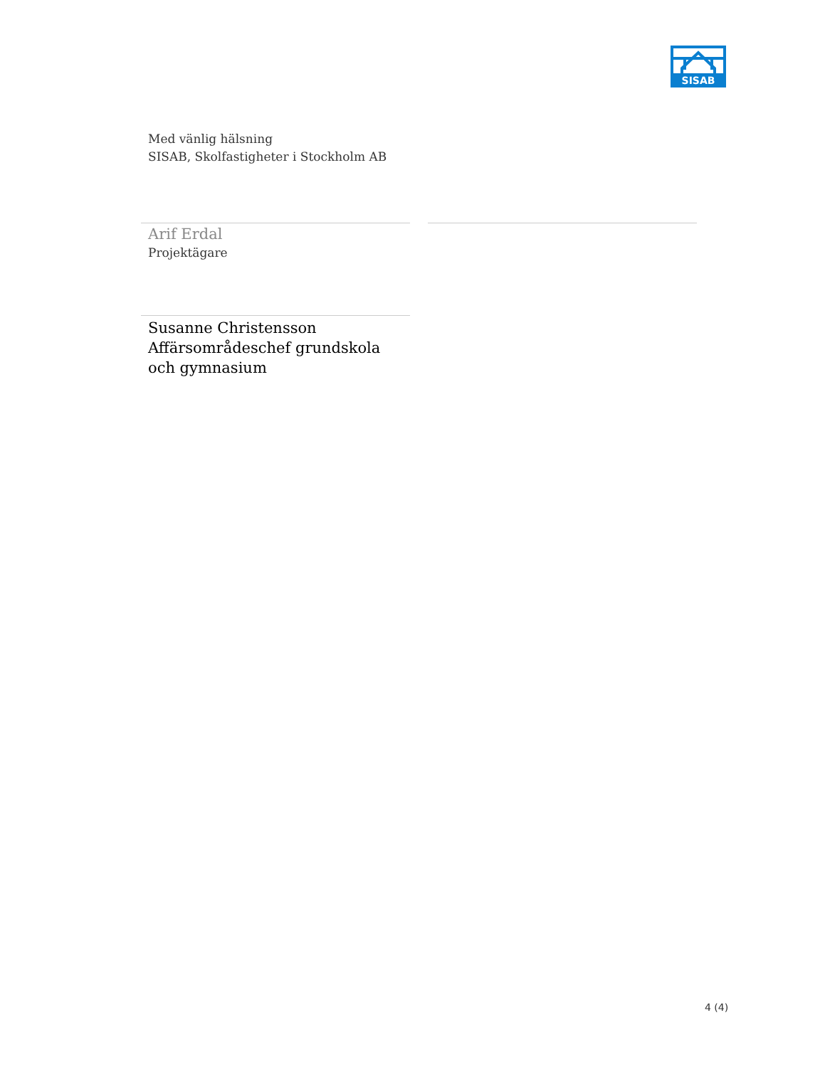SISAB
Med vänlig hälsning
SISAB, Skolfastigheter i Stockholm AB
Arif Erdal
Projektägare
Susanne Christensson
Affärsområdeschef grundskola och gymnasium
4 (4)